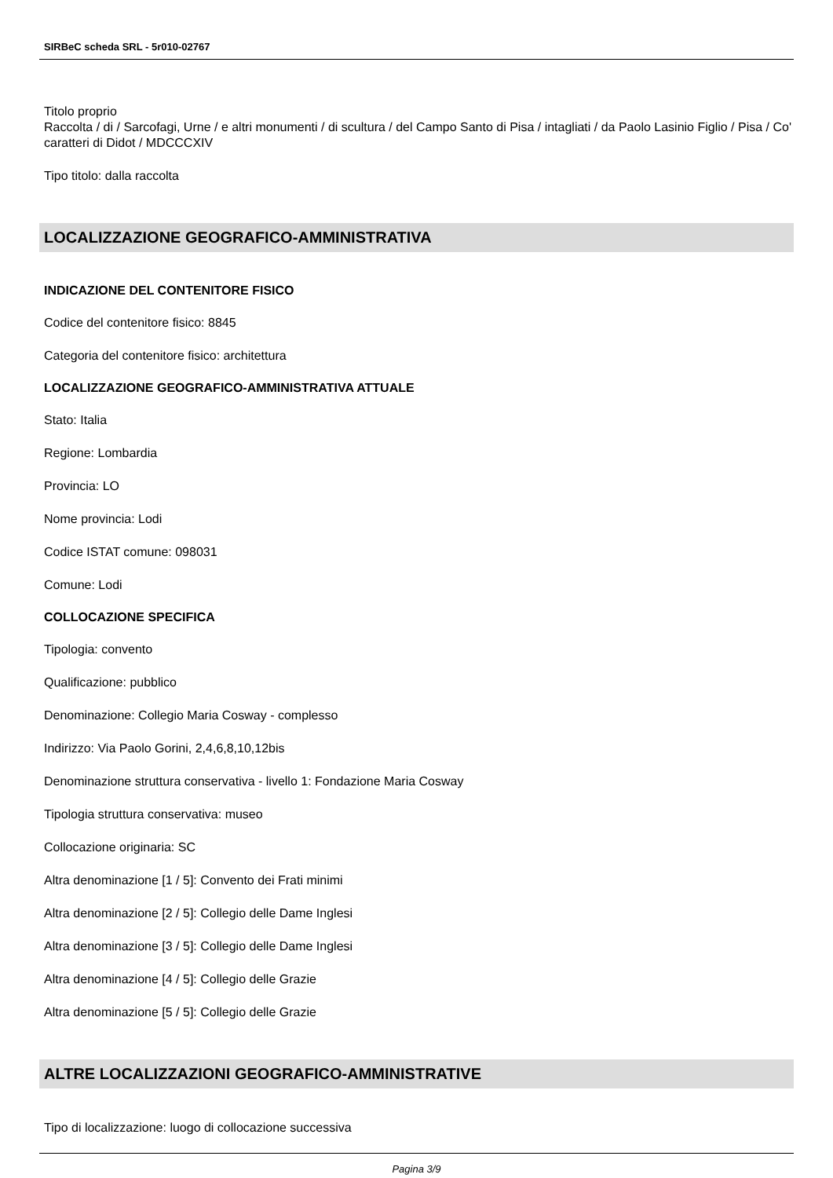SIRBeC scheda SRL - 5r010-02767
Titolo proprio
Raccolta / di / Sarcofagi, Urne / e altri monumenti / di scultura / del Campo Santo di Pisa / intagliati / da Paolo Lasinio Figlio / Pisa / Co' caratteri di Didot / MDCCCXIV
Tipo titolo: dalla raccolta
LOCALIZZAZIONE GEOGRAFICO-AMMINISTRATIVA
INDICAZIONE DEL CONTENITORE FISICO
Codice del contenitore fisico: 8845
Categoria del contenitore fisico: architettura
LOCALIZZAZIONE GEOGRAFICO-AMMINISTRATIVA ATTUALE
Stato: Italia
Regione: Lombardia
Provincia: LO
Nome provincia: Lodi
Codice ISTAT comune: 098031
Comune: Lodi
COLLOCAZIONE SPECIFICA
Tipologia: convento
Qualificazione: pubblico
Denominazione: Collegio Maria Cosway - complesso
Indirizzo: Via Paolo Gorini, 2,4,6,8,10,12bis
Denominazione struttura conservativa - livello 1: Fondazione Maria Cosway
Tipologia struttura conservativa: museo
Collocazione originaria: SC
Altra denominazione [1 / 5]: Convento dei Frati minimi
Altra denominazione [2 / 5]: Collegio delle Dame Inglesi
Altra denominazione [3 / 5]: Collegio delle Dame Inglesi
Altra denominazione [4 / 5]: Collegio delle Grazie
Altra denominazione [5 / 5]: Collegio delle Grazie
ALTRE LOCALIZZAZIONI GEOGRAFICO-AMMINISTRATIVE
Tipo di localizzazione: luogo di collocazione successiva
Pagina 3/9